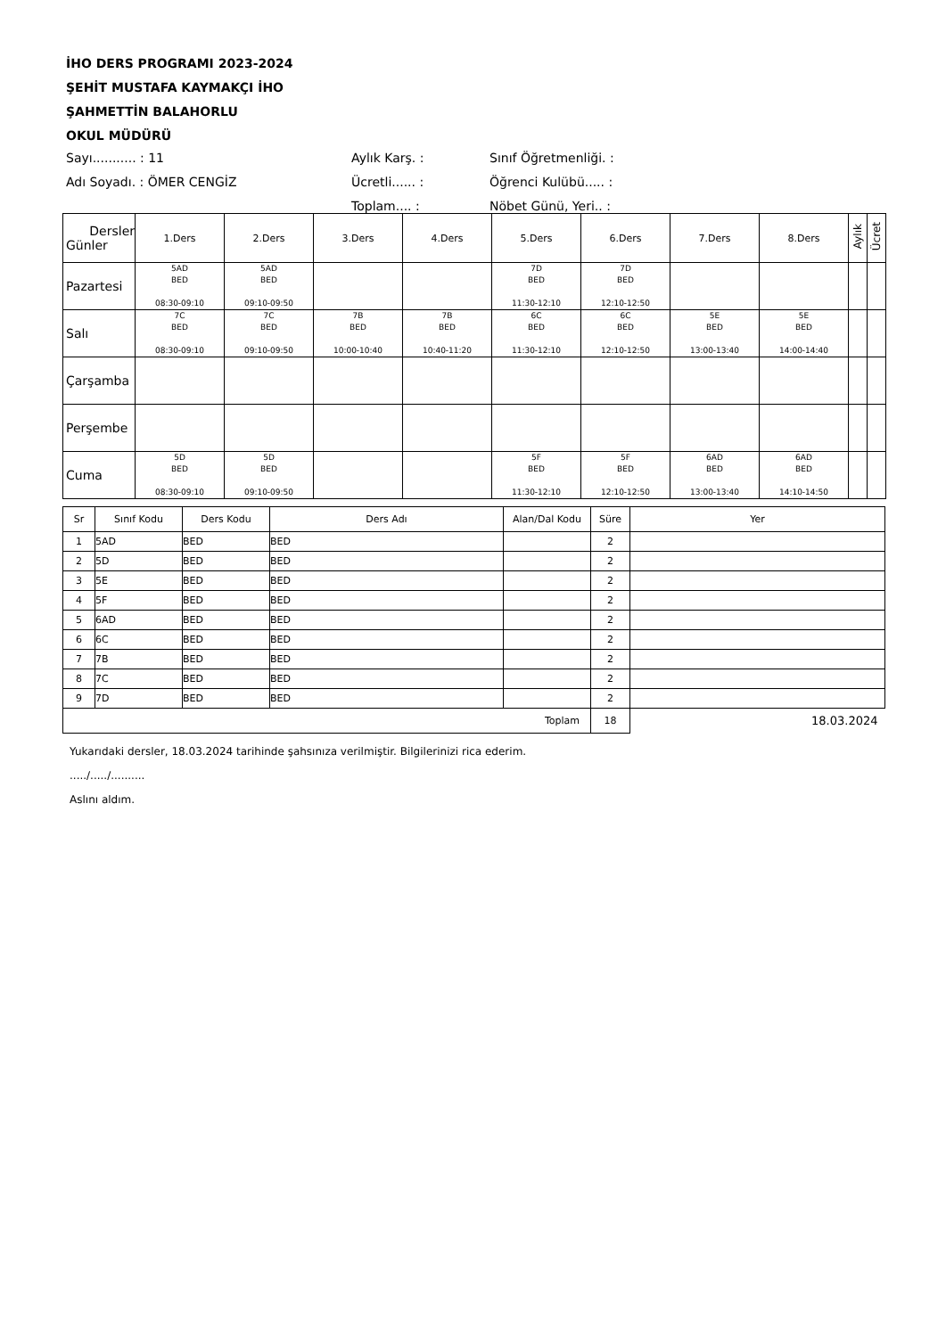İHO DERS PROGRAMI 2023-2024
ŞEHİT MUSTAFA KAYMAKÇI İHO
ŞAHMETTİN BALAHORLU
OKUL MÜDÜRÜ
| Sayı........... : 11 | Aylık Karş. : | Sınıf Öğretmenliği. : |
| Adı Soyadı. : ÖMER CENGİZ | Ücretli...... : | Öğrenci Kulübü..... : |
| | Toplam.... : | Nöbet Günü, Yeri.. : |
| Dersler Günler | 1.Ders | 2.Ders | 3.Ders | 4.Ders | 5.Ders | 6.Ders | 7.Ders | 8.Ders | Aylık | Ücret |
| --- | --- | --- | --- | --- | --- | --- | --- | --- | --- | --- |
| Pazartesi | 5AD BED 08:30-09:10 | 5AD BED 09:10-09:50 | | | 7D BED 11:30-12:10 | 7D BED 12:10-12:50 | | | | |
| Salı | 7C BED 08:30-09:10 | 7C BED 09:10-09:50 | 7B BED 10:00-10:40 | 7B BED 10:40-11:20 | 6C BED 11:30-12:10 | 6C BED 12:10-12:50 | 5E BED 13:00-13:40 | 5E BED 14:00-14:40 | | |
| Çarşamba | | | | | | | | | | |
| Perşembe | | | | | | | | | | |
| Cuma | 5D BED 08:30-09:10 | 5D BED 09:10-09:50 | | | 5F BED 11:30-12:10 | 5F BED 12:10-12:50 | 6AD BED 13:00-13:40 | 6AD BED 14:10-14:50 | | |
| Sr | Sınıf Kodu | Ders Kodu | Ders Adı | Alan/Dal Kodu | Süre | Yer |
| --- | --- | --- | --- | --- | --- | --- |
| 1 | 5AD | BED | BED | | 2 | |
| 2 | 5D | BED | BED | | 2 | |
| 3 | 5E | BED | BED | | 2 | |
| 4 | 5F | BED | BED | | 2 | |
| 5 | 6AD | BED | BED | | 2 | |
| 6 | 6C | BED | BED | | 2 | |
| 7 | 7B | BED | BED | | 2 | |
| 8 | 7C | BED | BED | | 2 | |
| 9 | 7D | BED | BED | | 2 | |
| Toplam | | | | | 18 | 18.03.2024 |
Yukarıdaki dersler, 18.03.2024 tarihinde şahsınıza verilmiştir. Bilgilerinizi rica ederim.
...../...../..........
Aslını aldım.